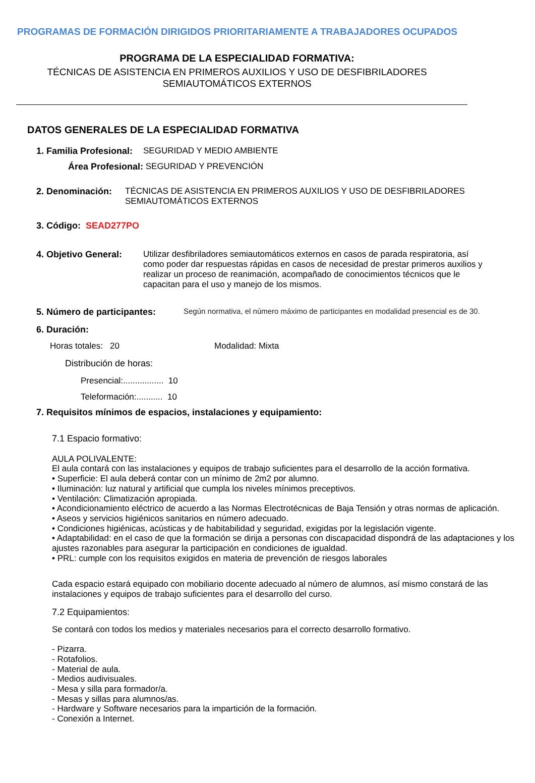PROGRAMAS DE FORMACIÓN DIRIGIDOS PRIORITARIAMENTE A TRABAJADORES OCUPADOS
PROGRAMA DE LA ESPECIALIDAD FORMATIVA:
TÉCNICAS DE ASISTENCIA EN PRIMEROS AUXILIOS Y USO DE DESFIBRILADORES
SEMIAUTOMÁTICOS EXTERNOS
DATOS GENERALES DE LA ESPECIALIDAD FORMATIVA
1. Familia Profesional:
SEGURIDAD Y MEDIO AMBIENTE
Área Profesional: SEGURIDAD Y PREVENCIÓN
2. Denominación:
TÉCNICAS DE ASISTENCIA EN PRIMEROS AUXILIOS Y USO DE DESFIBRILADORES
SEMIAUTOMÁTICOS EXTERNOS
3. Código: SEAD277PO
4. Objetivo General:
Utilizar desfibriladores semiautomáticos externos en casos de parada respiratoria, así como poder dar respuestas rápidas en casos de necesidad de prestar primeros auxilios y realizar un proceso de reanimación, acompañado de conocimientos técnicos que le capacitan para el uso y manejo de los mismos.
5. Número de participantes:
Según normativa, el número máximo de participantes en modalidad presencial es de 30.
6. Duración:
Horas totales: 20 Modalidad: Mixta
Distribución de horas:
Presencial:................. 10
Teleformación:........... 10
7. Requisitos mínimos de espacios, instalaciones y equipamiento:
7.1 Espacio formativo:
AULA POLIVALENTE:
El aula contará con las instalaciones y equipos de trabajo suficientes para el desarrollo de la acción formativa.
• Superficie: El aula deberá contar con un mínimo de 2m2 por alumno.
• Iluminación: luz natural y artificial que cumpla los niveles mínimos preceptivos.
• Ventilación: Climatización apropiada.
• Acondicionamiento eléctrico de acuerdo a las Normas Electrotécnicas de Baja Tensión y otras normas de aplicación.
• Aseos y servicios higiénicos sanitarios en número adecuado.
• Condiciones higiénicas, acústicas y de habitabilidad y seguridad, exigidas por la legislación vigente.
• Adaptabilidad: en el caso de que la formación se dirija a personas con discapacidad dispondrá de las adaptaciones y los ajustes razonables para asegurar la participación en condiciones de igualdad.
• PRL: cumple con los requisitos exigidos en materia de prevención de riesgos laborales
Cada espacio estará equipado con mobiliario docente adecuado al número de alumnos, así mismo constará de las instalaciones y equipos de trabajo suficientes para el desarrollo del curso.
7.2 Equipamientos:
Se contará con todos los medios y materiales necesarios para el correcto desarrollo formativo.
- Pizarra.
- Rotafolios.
- Material de aula.
- Medios audivisuales.
- Mesa y silla para formador/a.
- Mesas y sillas para alumnos/as.
- Hardware y Software necesarios para la impartición de la formación.
- Conexión a Internet.